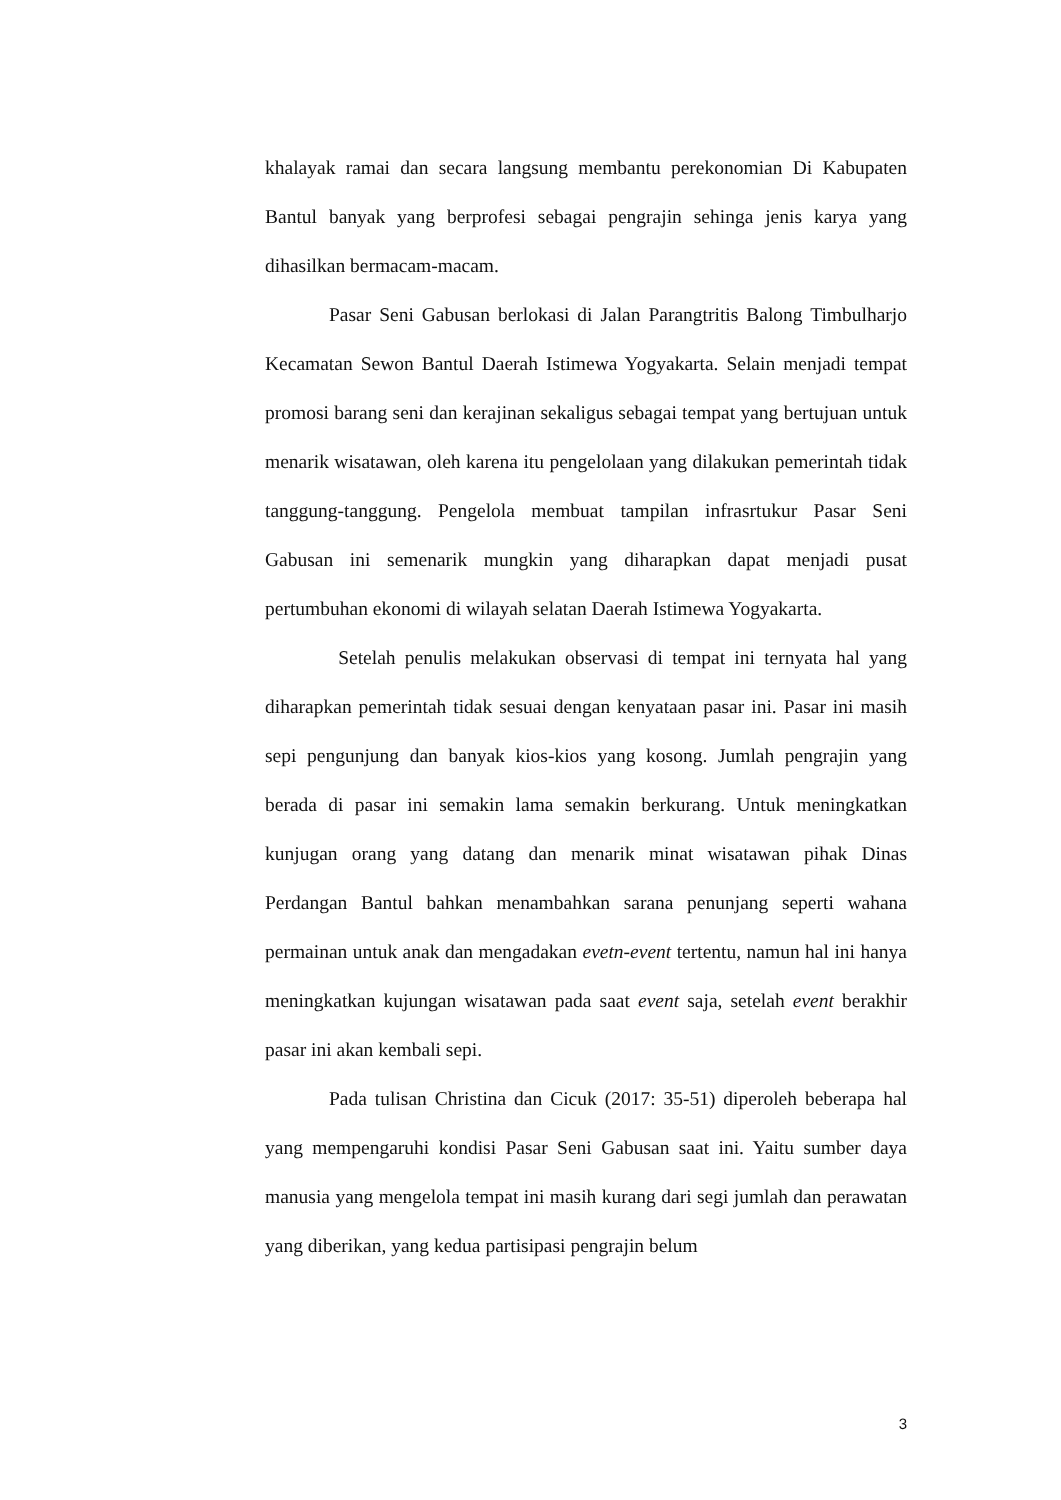khalayak ramai dan secara langsung membantu perekonomian Di Kabupaten Bantul banyak yang berprofesi sebagai pengrajin sehinga jenis karya yang dihasilkan bermacam-macam.
Pasar Seni Gabusan berlokasi di Jalan Parangtritis Balong Timbulharjo Kecamatan Sewon Bantul Daerah Istimewa Yogyakarta. Selain menjadi tempat promosi barang seni dan kerajinan sekaligus sebagai tempat yang bertujuan untuk menarik wisatawan, oleh karena itu pengelolaan yang dilakukan pemerintah tidak tanggung-tanggung. Pengelola membuat tampilan infrasrtukur Pasar Seni Gabusan ini semenarik mungkin yang diharapkan dapat menjadi pusat pertumbuhan ekonomi di wilayah selatan Daerah Istimewa Yogyakarta.
Setelah penulis melakukan observasi di tempat ini ternyata hal yang diharapkan pemerintah tidak sesuai dengan kenyataan pasar ini. Pasar ini masih sepi pengunjung dan banyak kios-kios yang kosong. Jumlah pengrajin yang berada di pasar ini semakin lama semakin berkurang. Untuk meningkatkan kunjugan orang yang datang dan menarik minat wisatawan pihak Dinas Perdangan Bantul bahkan menambahkan sarana penunjang seperti wahana permainan untuk anak dan mengadakan evetn-event tertentu, namun hal ini hanya meningkatkan kujungan wisatawan pada saat event saja, setelah event berakhir pasar ini akan kembali sepi.
Pada tulisan Christina dan Cicuk (2017: 35-51) diperoleh beberapa hal yang mempengaruhi kondisi Pasar Seni Gabusan saat ini. Yaitu sumber daya manusia yang mengelola tempat ini masih kurang dari segi jumlah dan perawatan yang diberikan, yang kedua partisipasi pengrajin belum
3